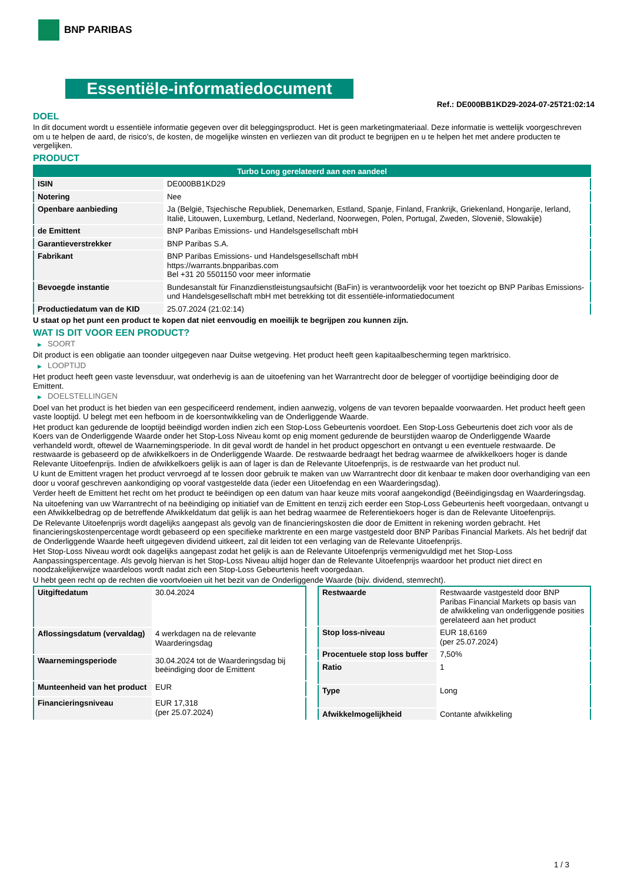BNP PARIBAS
Essentiële-informatiedocument
Ref.: DE000BB1KD29-2024-07-25T21:02:14
DOEL
In dit document wordt u essentiële informatie gegeven over dit beleggingsproduct. Het is geen marketingmateriaal. Deze informatie is wettelijk voorgeschreven om u te helpen de aard, de risico's, de kosten, de mogelijke winsten en verliezen van dit product te begrijpen en u te helpen het met andere producten te vergelijken.
PRODUCT
| Turbo Long gerelateerd aan een aandeel | |
| ISIN | DE000BB1KD29 |
| Notering | Nee |
| Openbare aanbieding | Ja (België, Tsjechische Republiek, Denemarken, Estland, Spanje, Finland, Frankrijk, Griekenland, Hongarije, Ierland, Italië, Litouwen, Luxemburg, Letland, Nederland, Noorwegen, Polen, Portugal, Zweden, Slovenië, Slowakije) |
| de Emittent | BNP Paribas Emissions- und Handelsgesellschaft mbH |
| Garantieverstrekker | BNP Paribas S.A. |
| Fabrikant | BNP Paribas Emissions- und Handelsgesellschaft mbH https://warrants.bnpparibas.com Bel +31 20 5501150 voor meer informatie |
| Bevoegde instantie | Bundesanstalt für Finanzdienstleistungsaufsicht (BaFin) is verantwoordelijk voor het toezicht op BNP Paribas Emissions- und Handelsgesellschaft mbH met betrekking tot dit essentiële-informatiedocument |
| Productiedatum van de KID | 25.07.2024 (21:02:14) |
U staat op het punt een product te kopen dat niet eenvoudig en moeilijk te begrijpen zou kunnen zijn.
WAT IS DIT VOOR EEN PRODUCT?
▶ SOORT
Dit product is een obligatie aan toonder uitgegeven naar Duitse wetgeving. Het product heeft geen kapitaalbescherming tegen marktrisico.
▶ LOOPTIJD
Het product heeft geen vaste levensduur, wat onderhevig is aan de uitoefening van het Warrantrecht door de belegger of voortijdige beëindiging door de Emittent.
▶ DOELSTELLINGEN
Doel van het product is het bieden van een gespecificeerd rendement, indien aanwezig, volgens de van tevoren bepaalde voorwaarden. Het product heeft geen vaste looptijd. U belegt met een hefboom in de koersontwikkeling van de Onderliggende Waarde.
Het product kan gedurende de looptijd beëindigd worden indien zich een Stop-Loss Gebeurtenis voordoet. Een Stop-Loss Gebeurtenis doet zich voor als de Koers van de Onderliggende Waarde onder het Stop-Loss Niveau komt op enig moment gedurende de beurstijden waarop de Onderliggende Waarde verhandeld wordt, oftewel de Waarnemingsperiode. In dit geval wordt de handel in het product opgeschort en ontvangt u een eventuele restwaarde. De restwaarde is gebaseerd op de afwikkelkoers in de Onderliggende Waarde. De restwaarde bedraagt het bedrag waarmee de afwikkelkoers hoger is dande Relevante Uitoefenprijs. Indien de afwikkelkoers gelijk is aan of lager is dan de Relevante Uitoefenprijs, is de restwaarde van het product nul.
U kunt de Emittent vragen het product vervroegd af te lossen door gebruik te maken van uw Warrantrecht door dit kenbaar te maken door overhandiging van een door u vooraf geschreven aankondiging op vooraf vastgestelde data (ieder een Uitoefendag en een Waarderingsdag).
Verder heeft de Emittent het recht om het product te beëindigen op een datum van haar keuze mits vooraf aangekondigd (Beëindigingsdag en Waarderingsdag.
Na uitoefening van uw Warrantrecht of na beëindiging op initiatief van de Emittent en tenzij zich eerder een Stop-Loss Gebeurtenis heeft voorgedaan, ontvangt u een Afwikkelbedrag op de betreffende Afwikkeldatum dat gelijk is aan het bedrag waarmee de Referentiekoers hoger is dan de Relevante Uitoefenprijs.
De Relevante Uitoefenprijs wordt dagelijks aangepast als gevolg van de financieringskosten die door de Emittent in rekening worden gebracht. Het financieringskostenpercentage wordt gebaseerd op een specifieke marktrente en een marge vastgesteld door BNP Paribas Financial Markets. Als het bedrijf dat de Onderliggende Waarde heeft uitgegeven dividend uitkeert, zal dit leiden tot een verlaging van de Relevante Uitoefenprijs.
Het Stop-Loss Niveau wordt ook dagelijks aangepast zodat het gelijk is aan de Relevante Uitoefenprijs vermenigvuldigd met het Stop-Loss Aanpassingspercentage. Als gevolg hiervan is het Stop-Loss Niveau altijd hoger dan de Relevante Uitoefenprijs waardoor het product niet direct en noodzakelijkerwijze waardeloos wordt nadat zich een Stop-Loss Gebeurtenis heeft voorgedaan.
U hebt geen recht op de rechten die voortvloeien uit het bezit van de Onderliggende Waarde (bijv. dividend, stemrecht).
| Uitgiftedatum | 30.04.2024 |
| Aflossingsdatum (vervaldag) | 4 werkdagen na de relevante Waarderingsdag |
| Waarnemingsperiode | 30.04.2024 tot de Waarderingsdag bij beëindiging door de Emittent |
| Munteenheid van het product | EUR |
| Financieringsniveau | EUR 17,318 (per 25.07.2024) |
| Restwaarde | Restwaarde vastgesteld door BNP Paribas Financial Markets op basis van de afwikkeling van onderliggende posities gerelateerd aan het product |
| Stop loss-niveau | EUR 18,6169 (per 25.07.2024) |
| Procentuele stop loss buffer | 7,50% |
| Ratio | 1 |
| Type | Long |
| Afwikkelmogelijkheid | Contante afwikkeling |
1 / 3